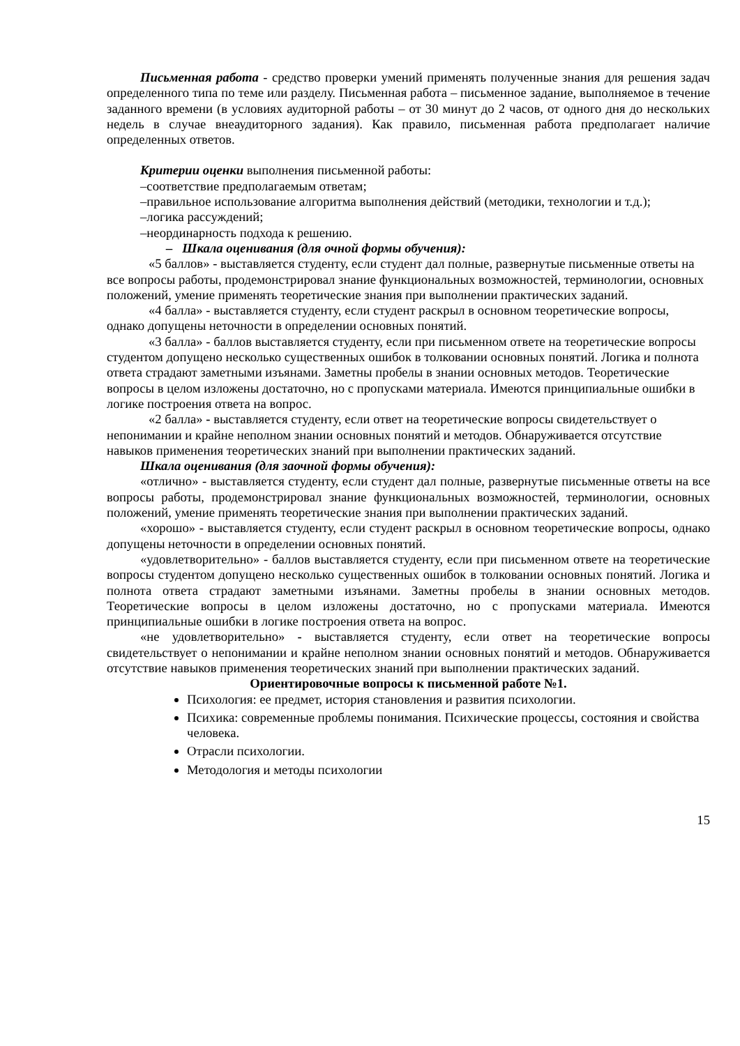Письменная работа - средство проверки умений применять полученные знания для решения задач определенного типа по теме или разделу. Письменная работа – письменное задание, выполняемое в течение заданного времени (в условиях аудиторной работы – от 30 минут до 2 часов, от одного дня до нескольких недель в случае внеаудиторного задания). Как правило, письменная работа предполагает наличие определенных ответов.
Критерии оценки выполнения письменной работы:
–соответствие предполагаемым ответам;
–правильное использование алгоритма выполнения действий (методики, технологии и т.д.);
–логика рассуждений;
–неординарность подхода к решению.
– Шкала оценивания (для очной формы обучения):
«5 баллов» - выставляется студенту, если студент дал полные, развернутые письменные ответы на все вопросы работы, продемонстрировал знание функциональных возможностей, терминологии, основных положений, умение применять теоретические знания при выполнении практических заданий.
«4 балла» - выставляется студенту, если студент раскрыл в основном теоретические вопросы, однако допущены неточности в определении основных понятий.
«3 балла» - баллов выставляется студенту, если при письменном ответе на теоретические вопросы студентом допущено несколько существенных ошибок в толковании основных понятий. Логика и полнота ответа страдают заметными изъянами. Заметны пробелы в знании основных методов. Теоретические вопросы в целом изложены достаточно, но с пропусками материала. Имеются принципиальные ошибки в логике построения ответа на вопрос.
«2 балла» - выставляется студенту, если ответ на теоретические вопросы свидетельствует о непонимании и крайне неполном знании основных понятий и методов. Обнаруживается отсутствие навыков применения теоретических знаний при выполнении практических заданий.
Шкала оценивания (для заочной формы обучения):
«отлично» - выставляется студенту, если студент дал полные, развернутые письменные ответы на все вопросы работы, продемонстрировал знание функциональных возможностей, терминологии, основных положений, умение применять теоретические знания при выполнении практических заданий.
«хорошо» - выставляется студенту, если студент раскрыл в основном теоретические вопросы, однако допущены неточности в определении основных понятий.
«удовлетворительно» - баллов выставляется студенту, если при письменном ответе на теоретические вопросы студентом допущено несколько существенных ошибок в толковании основных понятий. Логика и полнота ответа страдают заметными изъянами. Заметны пробелы в знании основных методов. Теоретические вопросы в целом изложены достаточно, но с пропусками материала. Имеются принципиальные ошибки в логике построения ответа на вопрос.
«не удовлетворительно» - выставляется студенту, если ответ на теоретические вопросы свидетельствует о непонимании и крайне неполном знании основных понятий и методов. Обнаруживается отсутствие навыков применения теоретических знаний при выполнении практических заданий.
Ориентировочные вопросы к письменной работе №1.
Психология: ее предмет, история становления и развития психологии.
Психика: современные проблемы понимания. Психические процессы, состояния и свойства человека.
Отрасли психологии.
Методология и методы психологии
15